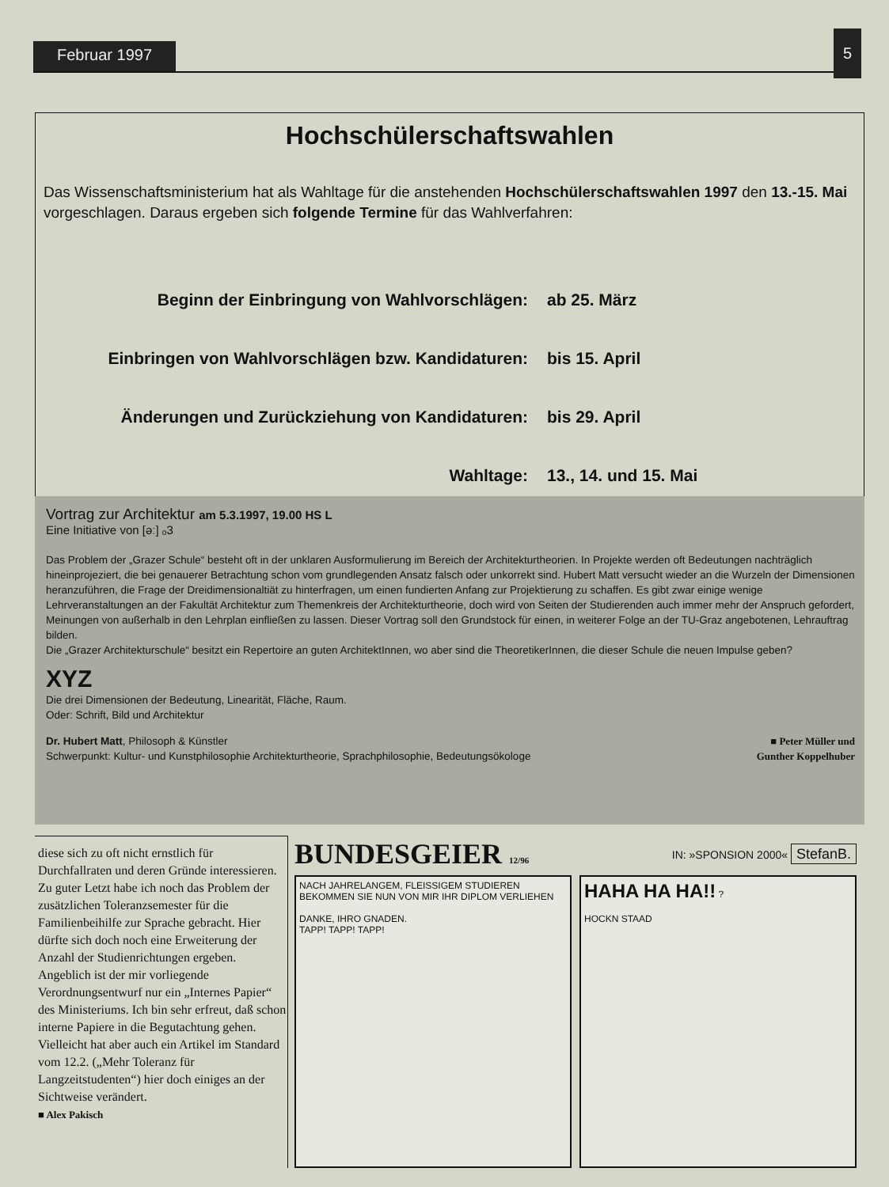Februar 1997
5
Hochschülerschaftswahlen
Das Wissenschaftsministerium hat als Wahltage für die anstehenden Hochschülerschaftswahlen 1997 den 13.-15. Mai vorgeschlagen. Daraus ergeben sich folgende Termine für das Wahlverfahren:
| Beginn der Einbringung von Wahlvorschlägen: | ab 25. März |
| Einbringen von Wahlvorschlägen bzw. Kandidaturen: | bis 15. April |
| Änderungen und Zurückziehung von Kandidaturen: | bis 29. April |
| Wahltage: | 13., 14. und 15. Mai |
Vortrag zur Architektur am 5.3.1997, 19.00 HS L
Eine Initiative von [əː] ₒ3
Das Problem der „Grazer Schule“ besteht oft in der unklaren Ausformulierung im Bereich der Architekturtheorien. In Projekte werden oft Bedeutungen nachträglich hineinprojeziert, die bei genauerer Betrachtung schon vom grundlegenden Ansatz falsch oder unkorrekt sind. Hubert Matt versucht wieder an die Wurzeln der Dimensionen heranzuführen, die Frage der Dreidimensionaltiät zu hinterfragen, um einen fundierten Anfang zur Projektierung zu schaffen. Es gibt zwar einige wenige Lehrveranstaltungen an der Fakultät Architektur zum Themenkreis der Architekturtheorie, doch wird von Seiten der Studierenden auch immer mehr der Anspruch gefordert, Meinungen von außerhalb in den Lehrplan einfließen zu lassen. Dieser Vortrag soll den Grundstock für einen, in weiterer Folge an der TU-Graz angebotenen, Lehrauftrag bilden.
Die „Grazer Architekturschule“ besitzt ein Repertoire an guten ArchitektInnen, wo aber sind die TheoretikerInnen, die dieser Schule die neuen Impulse geben?
XYZ
Die drei Dimensionen der Bedeutung, Linearität, Fläche, Raum.
Oder: Schrift, Bild und Architektur
Dr. Hubert Matt, Philosoph & Künstler
Schwerpunkt: Kultur- und Kunstphilosophie Architekturtheorie, Sprachphilosophie, Bedeutungsökologe
■ Peter Müller und
Gunther Koppelhuber
diese sich zu oft nicht ernstlich für Durchfallraten und deren Gründe interessieren.
Zu guter Letzt habe ich noch das Problem der zusätzlichen Toleranzsemester für die Familienbeihilfe zur Sprache gebracht. Hier dürfte sich doch noch eine Erweiterung der Anzahl der Studienrichtungen ergeben. Angeblich ist der mir vorliegende Verordnungsentwurf nur ein „Internes Papier“ des Ministeriums. Ich bin sehr erfreut, daß schon interne Papiere in die Begutachtung gehen. Vielleicht hat aber auch ein Artikel im Standard vom 12.2. („Mehr Toleranz für Langzeitstudenten“) hier doch einiges an der Sichtweise verändert.
■ Alex Pakisch
BUNDESGEIER 12/96 IN: »SPONSION 2000« StefanB.
NACH JAHRELANGEM, FLEISSIGEM STUDIEREN BEKOMMEN SIE NUN VON MIR IHR DIPLOM VERLIEHEN
DANKE, IHRO GNADEN.
TAPP! TAPP! TAPP!
HAHA HA HA!! ?
HOCKN STAAD